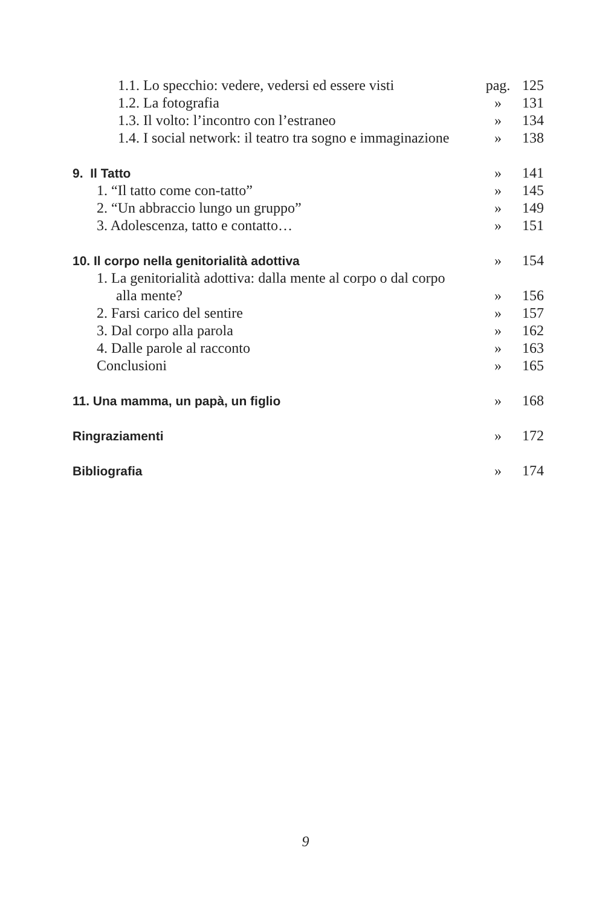| 1.1. Lo specchio: vedere, vedersi ed essere visti | pag. | 125 |
| 1.2. La fotografia | » | 131 |
| 1.3. Il volto: l’incontro con l’estraneo | » | 134 |
| 1.4. I social network: il teatro tra sogno e immaginazione | » | 138 |
| 9. Il Tatto | » | 141 |
| 1. “Il tatto come con-tatto” | » | 145 |
| 2. “Un abbraccio lungo un gruppo” | » | 149 |
| 3. Adolescenza, tatto e contatto… | » | 151 |
| 10. Il corpo nella genitorialità adottiva | » | 154 |
| 1. La genitorialità adottiva: dalla mente al corpo o dal corpo | | |
| alla mente? | » | 156 |
| 2. Farsi carico del sentire | » | 157 |
| 3. Dal corpo alla parola | » | 162 |
| 4. Dalle parole al racconto | » | 163 |
| Conclusioni | » | 165 |
| 11. Una mamma, un papà, un figlio | » | 168 |
| Ringraziamenti | » | 172 |
| Bibliografia | » | 174 |
9